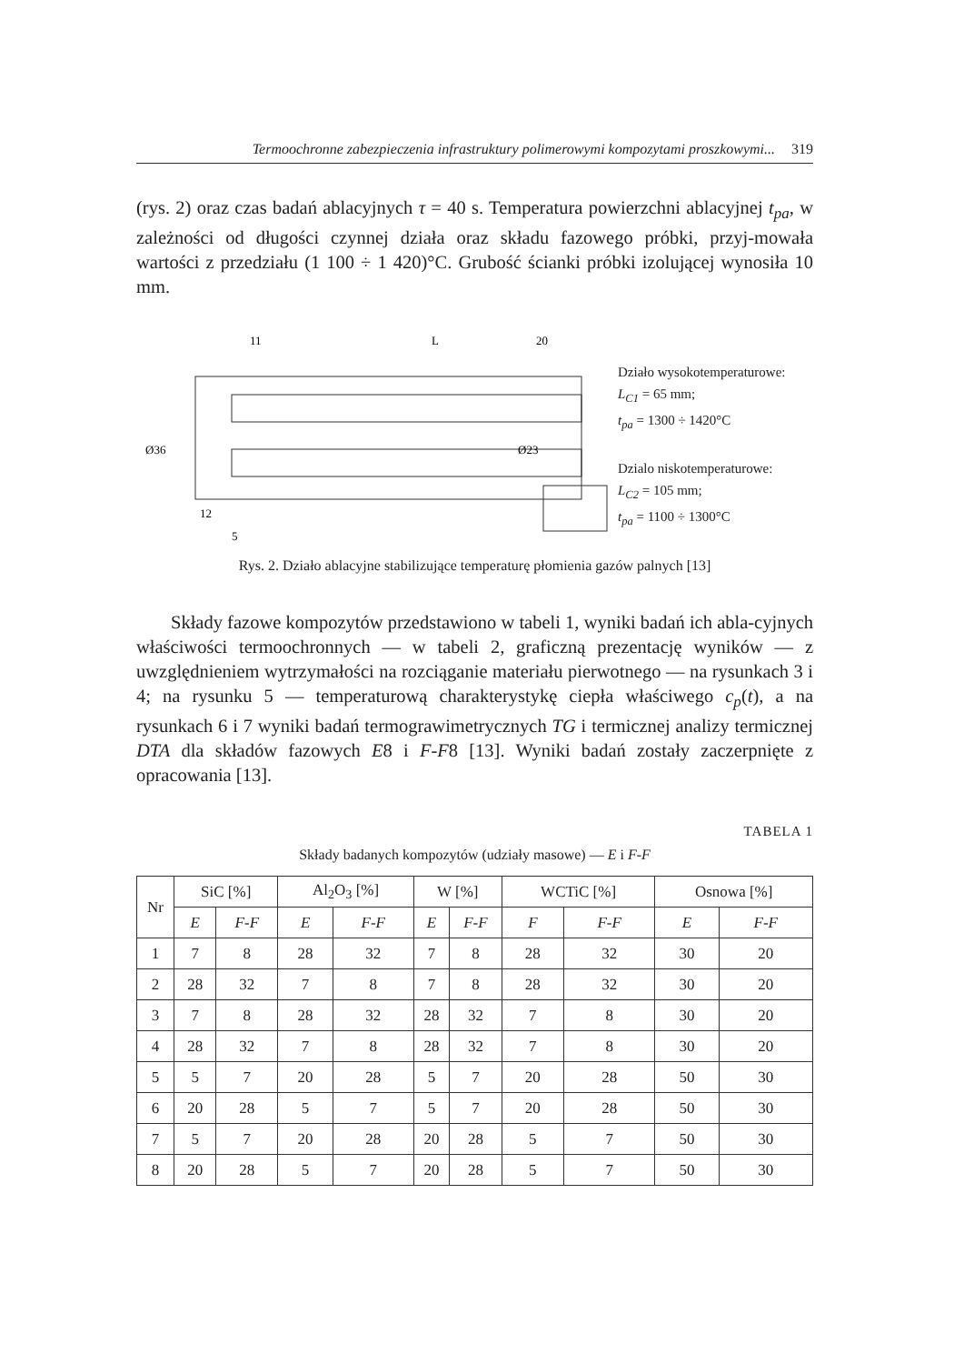Termoochronne zabezpieczenia infrastruktury polimerowymi kompozytami proszkowymi... 319
(rys. 2) oraz czas badań ablacyjnych τ = 40 s. Temperatura powierzchni ablacyjnej t<sub>pa</sub>, w zależności od długości czynnej działa oraz składu fazowego próbki, przyj-mowała wartości z przedziału (1 100 ÷ 1 420)°C. Grubość ścianki próbki izolującej wynosiła 10 mm.
11
L
20
Ø36
Ø23
12
5
Działo wysokotemperaturowe:
L<sub>C1</sub> = 65 mm;
t<sub>pa</sub> = 1300 ÷ 1420°C
Dzialo niskotemperaturowe:
L<sub>C2</sub> = 105 mm;
t<sub>pa</sub> = 1100 ÷ 1300°C
Rys. 2. Działo ablacyjne stabilizujące temperaturę płomienia gazów palnych [13]
Składy fazowe kompozytów przedstawiono w tabeli 1, wyniki badań ich abla-cyjnych właściwości termoochronnych — w tabeli 2, graficzną prezentację wyników — z uwzględnieniem wytrzymałości na rozciąganie materiału pierwotnego — na rysunkach 3 i 4; na rysunku 5 — temperaturową charakterystykę ciepła właściwego c<sub>p</sub>(t), a na rysunkach 6 i 7 wyniki badań termograwimetrycznych TG i termicznej analizy termicznej DTA dla składów fazowych E8 i F-F8 [13]. Wyniki badań zostały zaczerpnięte z opracowania [13].
TABELA 1
Składy badanych kompozytów (udziały masowe) — E i F-F
| Nr | SiC [%] | | Al<sub>2</sub>O<sub>3</sub> [%] | | W [%] | | WCTiC [%] | | Osnowa [%] | |
| --- | --- | --- | --- | --- | --- | --- | --- | --- | --- | --- |
| | E | F-F | E | F-F | E | F-F | F | F-F | E | F-F |
| 1 | 7 | 8 | 28 | 32 | 7 | 8 | 28 | 32 | 30 | 20 |
| 2 | 28 | 32 | 7 | 8 | 7 | 8 | 28 | 32 | 30 | 20 |
| 3 | 7 | 8 | 28 | 32 | 28 | 32 | 7 | 8 | 30 | 20 |
| 4 | 28 | 32 | 7 | 8 | 28 | 32 | 7 | 8 | 30 | 20 |
| 5 | 5 | 7 | 20 | 28 | 5 | 7 | 20 | 28 | 50 | 30 |
| 6 | 20 | 28 | 5 | 7 | 5 | 7 | 20 | 28 | 50 | 30 |
| 7 | 5 | 7 | 20 | 28 | 20 | 28 | 5 | 7 | 50 | 30 |
| 8 | 20 | 28 | 5 | 7 | 20 | 28 | 5 | 7 | 50 | 30 |